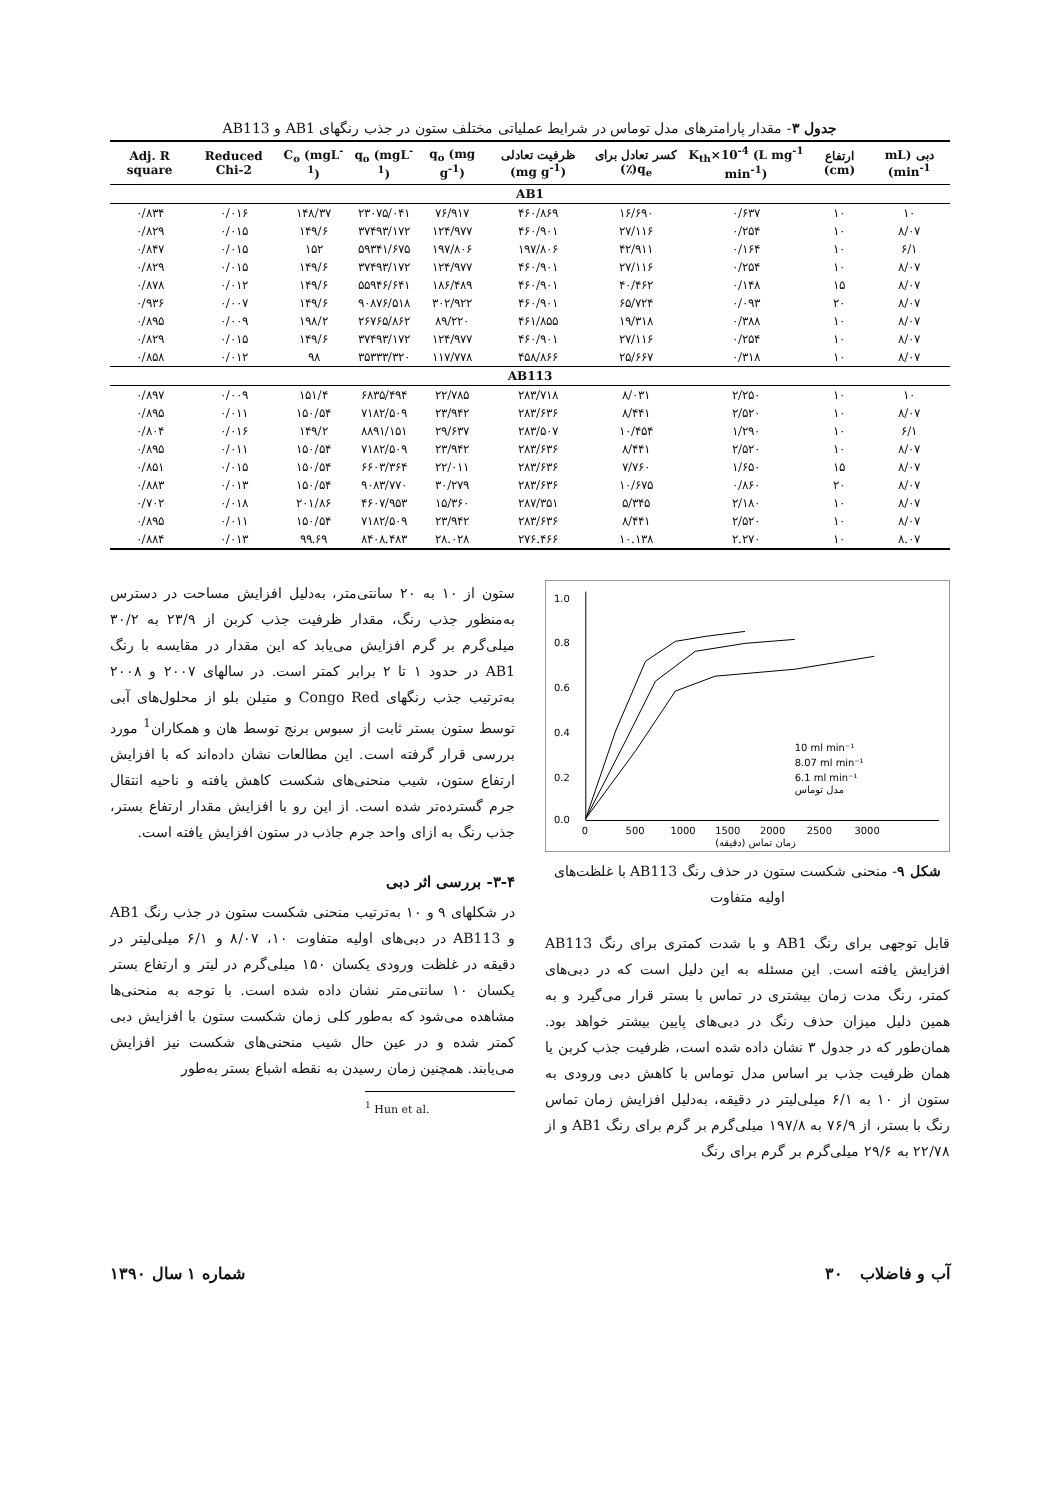جدول ۳- مقدار پارامترهای مدل توماس در شرایط عملیاتی مختلف ستون در جذب رنگهای AB1 و AB113
| دبی (mL min<sup>-1</sup>) | ارتفاع (cm) | K<sub>th</sub>×10<sup>-4</sup> (L mg<sup>-1</sup> min<sup>-1</sup>) | کسر تعادل برای q<sub>e</sub>(٪) | ظرفیت تعادلی (mg g<sup>-1</sup>) | q<sub>o</sub> (mg g<sup>-1</sup>) | q<sub>o</sub> (mgL<sup>-1</sup>) | C<sub>o</sub> (mgL<sup>-1</sup>) | Reduced Chi-2 | Adj. R square |
| --- | --- | --- | --- | --- | --- | --- | --- | --- | --- |
| AB1 | | | | | | | | | |
| ۱۰ | ۱۰ | ۰/۶۳۷ | ۱۶/۶۹۰ | ۴۶۰/۸۶۹ | ۷۶/۹۱۷ | ۲۳۰۷۵/۰۴۱ | ۱۴۸/۳۷ | ۰/۰۱۶ | ۰/۸۳۴ |
| ۸/۰۷ | ۱۰ | ۰/۲۵۴ | ۲۷/۱۱۶ | ۴۶۰/۹۰۱ | ۱۲۴/۹۷۷ | ۳۷۴۹۳/۱۷۲ | ۱۴۹/۶ | ۰/۰۱۵ | ۰/۸۲۹ |
| ۶/۱ | ۱۰ | ۰/۱۶۴ | ۴۲/۹۱۱ | ۱۹۷/۸۰۶ | ۱۹۷/۸۰۶ | ۵۹۳۴۱/۶۷۵ | ۱۵۲ | ۰/۰۱۵ | ۰/۸۴۷ |
| ۸/۰۷ | ۱۰ | ۰/۲۵۴ | ۲۷/۱۱۶ | ۴۶۰/۹۰۱ | ۱۲۴/۹۷۷ | ۳۷۴۹۳/۱۷۲ | ۱۴۹/۶ | ۰/۰۱۵ | ۰/۸۲۹ |
| ۸/۰۷ | ۱۵ | ۰/۱۴۸ | ۴۰/۴۶۲ | ۴۶۰/۹۰۱ | ۱۸۶/۴۸۹ | ۵۵۹۴۶/۶۴۱ | ۱۴۹/۶ | ۰/۰۱۲ | ۰/۸۷۸ |
| ۸/۰۷ | ۲۰ | ۰/۰۹۳ | ۶۵/۷۲۴ | ۴۶۰/۹۰۱ | ۳۰۲/۹۲۲ | ۹۰۸۷۶/۵۱۸ | ۱۴۹/۶ | ۰/۰۰۷ | ۰/۹۳۶ |
| ۸/۰۷ | ۱۰ | ۰/۳۸۸ | ۱۹/۳۱۸ | ۴۶۱/۸۵۵ | ۸۹/۲۲۰ | ۲۶۷۶۵/۸۶۲ | ۱۹۸/۲ | ۰/۰۰۹ | ۰/۸۹۵ |
| ۸/۰۷ | ۱۰ | ۰/۲۵۴ | ۲۷/۱۱۶ | ۴۶۰/۹۰۱ | ۱۲۴/۹۷۷ | ۳۷۴۹۳/۱۷۲ | ۱۴۹/۶ | ۰/۰۱۵ | ۰/۸۲۹ |
| ۸/۰۷ | ۱۰ | ۰/۳۱۸ | ۲۵/۶۶۷ | ۴۵۸/۸۶۶ | ۱۱۷/۷۷۸ | ۳۵۳۳۳/۳۲۰ | ۹۸ | ۰/۰۱۲ | ۰/۸۵۸ |
| AB113 | | | | | | | | | |
| ۱۰ | ۱۰ | ۲/۲۵۰ | ۸/۰۳۱ | ۲۸۳/۷۱۸ | ۲۲/۷۸۵ | ۶۸۳۵/۴۹۴ | ۱۵۱/۴ | ۰/۰۰۹ | ۰/۸۹۷ |
| ۸/۰۷ | ۱۰ | ۲/۵۲۰ | ۸/۴۴۱ | ۲۸۳/۶۳۶ | ۲۳/۹۴۲ | ۷۱۸۲/۵۰۹ | ۱۵۰/۵۴ | ۰/۰۱۱ | ۰/۸۹۵ |
| ۶/۱ | ۱۰ | ۱/۲۹۰ | ۱۰/۴۵۴ | ۲۸۳/۵۰۷ | ۲۹/۶۳۷ | ۸۸۹۱/۱۵۱ | ۱۴۹/۲ | ۰/۰۱۶ | ۰/۸۰۴ |
| ۸/۰۷ | ۱۰ | ۲/۵۲۰ | ۸/۴۴۱ | ۲۸۳/۶۳۶ | ۲۳/۹۴۲ | ۷۱۸۲/۵۰۹ | ۱۵۰/۵۴ | ۰/۰۱۱ | ۰/۸۹۵ |
| ۸/۰۷ | ۱۵ | ۱/۶۵۰ | ۷/۷۶۰ | ۲۸۳/۶۳۶ | ۲۲/۰۱۱ | ۶۶۰۳/۳۶۴ | ۱۵۰/۵۴ | ۰/۰۱۵ | ۰/۸۵۱ |
| ۸/۰۷ | ۲۰ | ۰/۸۶۰ | ۱۰/۶۷۵ | ۲۸۳/۶۳۶ | ۳۰/۲۷۹ | ۹۰۸۳/۷۷۰ | ۱۵۰/۵۴ | ۰/۰۱۳ | ۰/۸۸۳ |
| ۸/۰۷ | ۱۰ | ۲/۱۸۰ | ۵/۳۴۵ | ۲۸۷/۳۵۱ | ۱۵/۳۶۰ | ۴۶۰۷/۹۵۳ | ۲۰۱/۸۶ | ۰/۰۱۸ | ۰/۷۰۲ |
| ۸/۰۷ | ۱۰ | ۲/۵۲۰ | ۸/۴۴۱ | ۲۸۳/۶۳۶ | ۲۳/۹۴۲ | ۷۱۸۲/۵۰۹ | ۱۵۰/۵۴ | ۰/۰۱۱ | ۰/۸۹۵ |
| ۸.۰۷ | ۱۰ | ۲.۲۷۰ | ۱۰.۱۳۸ | ۲۷۶.۴۶۶ | ۲۸.۰۲۸ | ۸۴۰۸.۴۸۳ | ۹۹.۶۹ | ۰/۰۱۳ | ۰/۸۸۴ |
ستون از ۱۰ به ۲۰ سانتی‌متر، به‌دلیل افزایش مساحت در دسترس به‌منظور جذب رنگ، مقدار ظرفیت جذب کربن از ۲۳/۹ به ۳۰/۲ میلی‌گرم بر گرم افزایش می‌یابد که این مقدار در مقایسه با رنگ AB1 در حدود ۱ تا ۲ برابر کمتر است. در سالهای ۲۰۰۷ و ۲۰۰۸ به‌ترتیب جذب رنگهای Congo Red و متیلن بلو از محلول‌های آبی توسط ستون بستر ثابت از سبوس برنج توسط هان و همکاران<sup>1</sup> مورد بررسی قرار گرفته است. این مطالعات نشان داده‌اند که با افزایش ارتفاع ستون، شیب منحنی‌های شکست کاهش یافته و ناحیه انتقال جرم گسترده‌تر شده است. از این رو با افزایش مقدار ارتفاع بستر، جذب رنگ به ازای واحد جرم جاذب در ستون افزایش یافته است.
۳-۴- بررسی اثر دبی
در شکلهای ۹ و ۱۰ به‌ترتیب منحنی شکست ستون در جذب رنگ AB1 و AB113 در دبی‌های اولیه متفاوت ۱۰، ۸/۰۷ و ۶/۱ میلی‌لیتر در دقیقه در غلظت ورودی یکسان ۱۵۰ میلی‌گرم در لیتر و ارتفاع بستر یکسان ۱۰ سانتی‌متر نشان داده شده است. با توجه به منحنی‌ها مشاهده می‌شود که به‌طور کلی زمان شکست ستون با افزایش دبی کمتر شده و در عین حال شیب منحنی‌های شکست نیز افزایش می‌یابند. همچنین زمان رسیدن به نقطه اشباع بستر به‌طور
<sup>1</sup> Hun et al.
1.0
0.8
0.6
0.4
0.2
0.0
0
500
1000
1500
2000
2500
3000
زمان تماس (دقیقه)
10 ml min⁻¹
8.07 ml min⁻¹
6.1 ml min⁻¹
مدل توماس
شکل ۹- منحنی شکست ستون در حذف رنگ AB113 با غلظت‌های اولیه متفاوت
قابل توجهی برای رنگ AB1 و با شدت کمتری برای رنگ AB113 افزایش یافته است. این مسئله به این دلیل است که در دبی‌های کمتر، رنگ مدت زمان بیشتری در تماس با بستر قرار می‌گیرد و به همین دلیل میزان حذف رنگ در دبی‌های پایین بیشتر خواهد بود. همان‌طور که در جدول ۳ نشان داده شده است، ظرفیت جذب کربن یا همان ظرفیت جذب بر اساس مدل توماس با کاهش دبی ورودی به ستون از ۱۰ به ۶/۱ میلی‌لیتر در دقیقه، به‌دلیل افزایش زمان تماس رنگ با بستر، از ۷۶/۹ به ۱۹۷/۸ میلی‌گرم بر گرم برای رنگ AB1 و از ۲۲/۷۸ به ۲۹/۶ میلی‌گرم بر گرم برای رنگ
شماره ۱ سال ۱۳۹۰ ۳۰ آب و فاضلاب